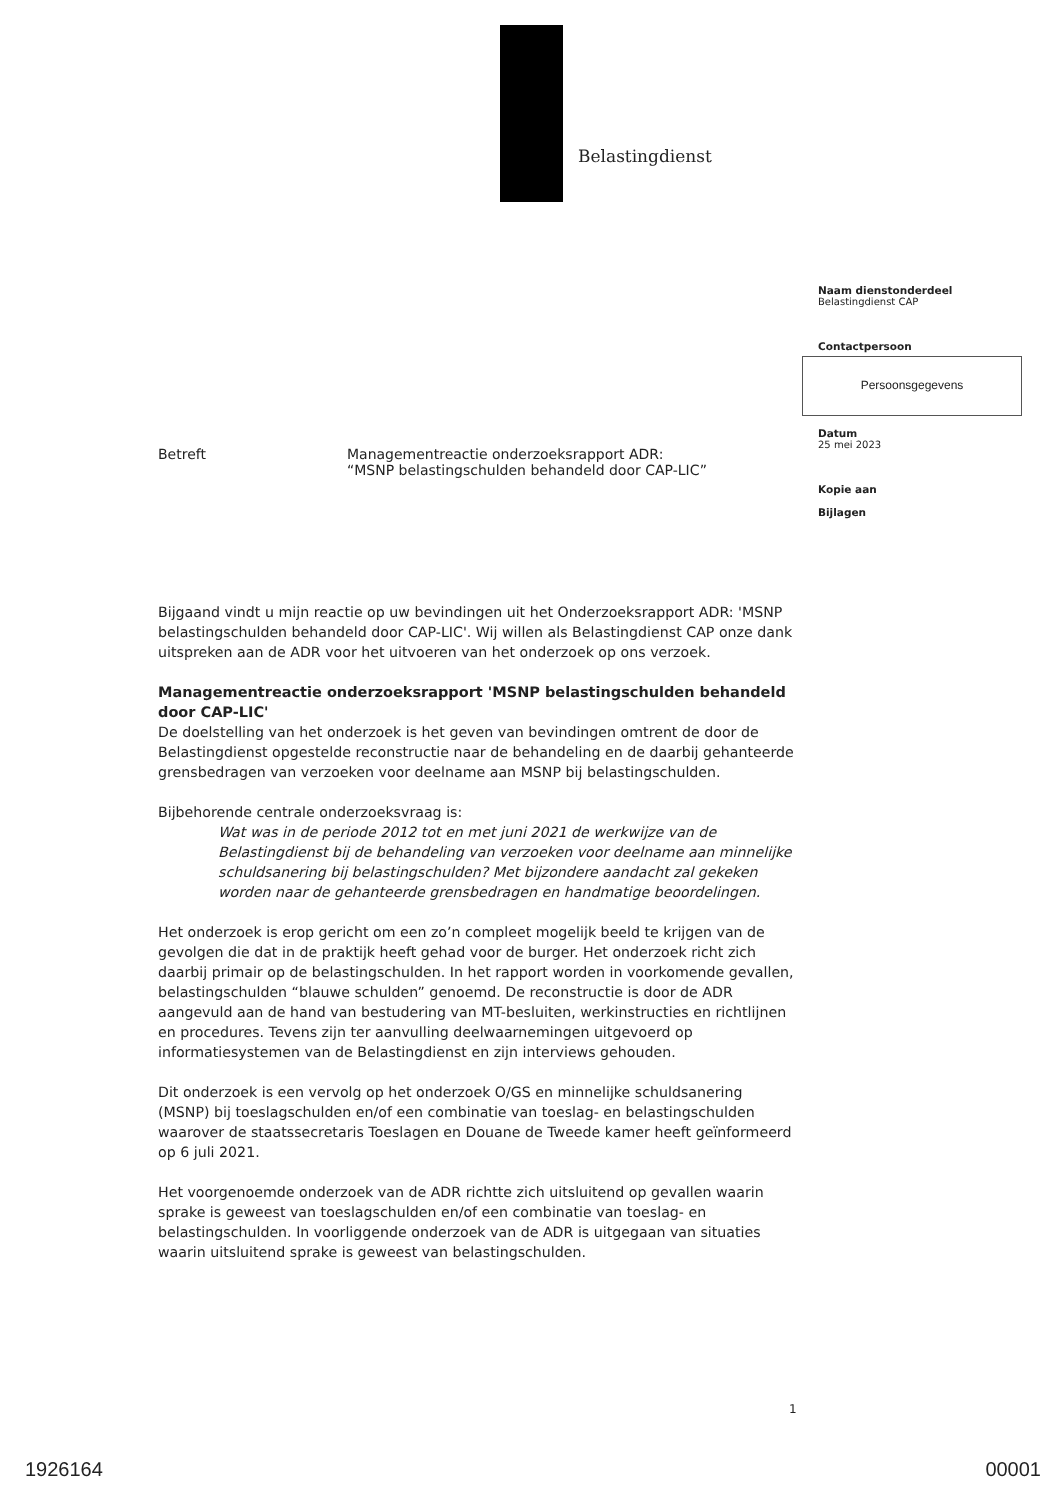Belastingdienst
Naam dienstonderdeel
Belastingdienst CAP
Contactpersoon
Persoonsgegevens
Datum
25 mei 2023
Kopie aan
Bijlagen
Betreft Managementreactie onderzoeksrapport ADR:
“MSNP belastingschulden behandeld door CAP-LIC”
Bijgaand vindt u mijn reactie op uw bevindingen uit het Onderzoeksrapport ADR: 'MSNP belastingschulden behandeld door CAP-LIC'. Wij willen als Belastingdienst CAP onze dank uitspreken aan de ADR voor het uitvoeren van het onderzoek op ons verzoek.
Managementreactie onderzoeksrapport 'MSNP belastingschulden behandeld door CAP-LIC'
De doelstelling van het onderzoek is het geven van bevindingen omtrent de door de Belastingdienst opgestelde reconstructie naar de behandeling en de daarbij gehanteerde grensbedragen van verzoeken voor deelname aan MSNP bij belastingschulden.
Bijbehorende centrale onderzoeksvraag is:
Wat was in de periode 2012 tot en met juni 2021 de werkwijze van de Belastingdienst bij de behandeling van verzoeken voor deelname aan minnelijke schuldsanering bij belastingschulden? Met bijzondere aandacht zal gekeken worden naar de gehanteerde grensbedragen en handmatige beoordelingen.
Het onderzoek is erop gericht om een zo’n compleet mogelijk beeld te krijgen van de gevolgen die dat in de praktijk heeft gehad voor de burger. Het onderzoek richt zich daarbij primair op de belastingschulden. In het rapport worden in voorkomende gevallen, belastingschulden “blauwe schulden” genoemd. De reconstructie is door de ADR aangevuld aan de hand van bestudering van MT-besluiten, werkinstructies en richtlijnen en procedures. Tevens zijn ter aanvulling deelwaarnemingen uitgevoerd op informatiesystemen van de Belastingdienst en zijn interviews gehouden.
Dit onderzoek is een vervolg op het onderzoek O/GS en minnelijke schuldsanering (MSNP) bij toeslagschulden en/of een combinatie van toeslag- en belastingschulden waarover de staatssecretaris Toeslagen en Douane de Tweede kamer heeft geïnformeerd op 6 juli 2021.
Het voorgenoemde onderzoek van de ADR richtte zich uitsluitend op gevallen waarin sprake is geweest van toeslagschulden en/of een combinatie van toeslag- en belastingschulden. In voorliggende onderzoek van de ADR is uitgegaan van situaties waarin uitsluitend sprake is geweest van belastingschulden.
1
1926164 00001